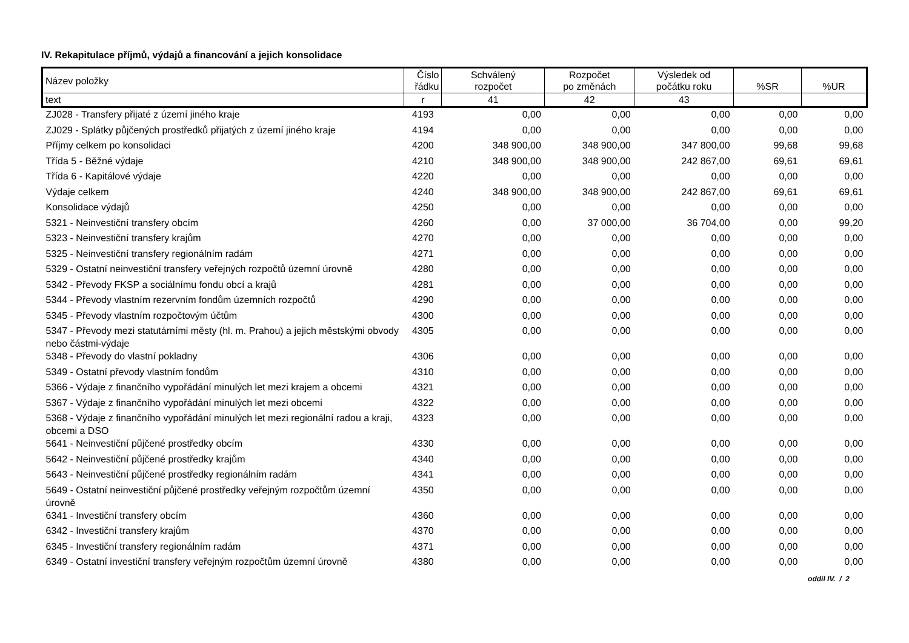IV. Rekapitulace příjmů, výdajů a financování a jejich konsolidace
| Název položky | Číslo řádku | Schválený rozpočet | Rozpočet po změnách | Výsledek od počátku roku | %SR | %UR |
| --- | --- | --- | --- | --- | --- | --- |
| text | r | 41 | 42 | 43 | | |
| ZJ028 - Transfery přijaté z území jiného kraje | 4193 | 0,00 | 0,00 | 0,00 | 0,00 | 0,00 |
| ZJ029 - Splátky půjčených prostředků přijatých z území jiného kraje | 4194 | 0,00 | 0,00 | 0,00 | 0,00 | 0,00 |
| Příjmy celkem po konsolidaci | 4200 | 348 900,00 | 348 900,00 | 347 800,00 | 99,68 | 99,68 |
| Třída 5 - Běžné výdaje | 4210 | 348 900,00 | 348 900,00 | 242 867,00 | 69,61 | 69,61 |
| Třída 6 - Kapitálové výdaje | 4220 | 0,00 | 0,00 | 0,00 | 0,00 | 0,00 |
| Výdaje celkem | 4240 | 348 900,00 | 348 900,00 | 242 867,00 | 69,61 | 69,61 |
| Konsolidace výdajů | 4250 | 0,00 | 0,00 | 0,00 | 0,00 | 0,00 |
| 5321 - Neinvestiční transfery obcím | 4260 | 0,00 | 37 000,00 | 36 704,00 | 0,00 | 99,20 |
| 5323 - Neinvestiční transfery krajům | 4270 | 0,00 | 0,00 | 0,00 | 0,00 | 0,00 |
| 5325 - Neinvestiční transfery regionálním radám | 4271 | 0,00 | 0,00 | 0,00 | 0,00 | 0,00 |
| 5329 - Ostatní neinvestiční transfery veřejných rozpočtů územní úrovně | 4280 | 0,00 | 0,00 | 0,00 | 0,00 | 0,00 |
| 5342 - Převody FKSP a sociálnímu fondu obcí a krajů | 4281 | 0,00 | 0,00 | 0,00 | 0,00 | 0,00 |
| 5344 - Převody vlastním rezervním fondům územních rozpočtů | 4290 | 0,00 | 0,00 | 0,00 | 0,00 | 0,00 |
| 5345 - Převody vlastním rozpočtovým účtům | 4300 | 0,00 | 0,00 | 0,00 | 0,00 | 0,00 |
| 5347 - Převody mezi statutárními městy (hl. m. Prahou) a jejich městskými obvody nebo částmi-výdaje | 4305 | 0,00 | 0,00 | 0,00 | 0,00 | 0,00 |
| 5348 - Převody do vlastní pokladny | 4306 | 0,00 | 0,00 | 0,00 | 0,00 | 0,00 |
| 5349 - Ostatní převody vlastním fondům | 4310 | 0,00 | 0,00 | 0,00 | 0,00 | 0,00 |
| 5366 - Výdaje z finančního vypořádání minulých let mezi krajem a obcemi | 4321 | 0,00 | 0,00 | 0,00 | 0,00 | 0,00 |
| 5367 - Výdaje z finančního vypořádání minulých let mezi obcemi | 4322 | 0,00 | 0,00 | 0,00 | 0,00 | 0,00 |
| 5368 - Výdaje z finančního vypořádání minulých let mezi regionální radou a kraji, obcemi a DSO | 4323 | 0,00 | 0,00 | 0,00 | 0,00 | 0,00 |
| 5641 - Neinvestiční půjčené prostředky obcím | 4330 | 0,00 | 0,00 | 0,00 | 0,00 | 0,00 |
| 5642 - Neinvestiční půjčené prostředky krajům | 4340 | 0,00 | 0,00 | 0,00 | 0,00 | 0,00 |
| 5643 - Neinvestiční půjčené prostředky regionálním radám | 4341 | 0,00 | 0,00 | 0,00 | 0,00 | 0,00 |
| 5649 - Ostatní neinvestiční půjčené prostředky veřejným rozpočtům územní úrovně | 4350 | 0,00 | 0,00 | 0,00 | 0,00 | 0,00 |
| 6341 - Investiční transfery obcím | 4360 | 0,00 | 0,00 | 0,00 | 0,00 | 0,00 |
| 6342 - Investiční transfery krajům | 4370 | 0,00 | 0,00 | 0,00 | 0,00 | 0,00 |
| 6345 - Investiční transfery regionálním radám | 4371 | 0,00 | 0,00 | 0,00 | 0,00 | 0,00 |
| 6349 - Ostatní investiční transfery veřejným rozpočtům územní úrovně | 4380 | 0,00 | 0,00 | 0,00 | 0,00 | 0,00 |
oddíl IV. / 2